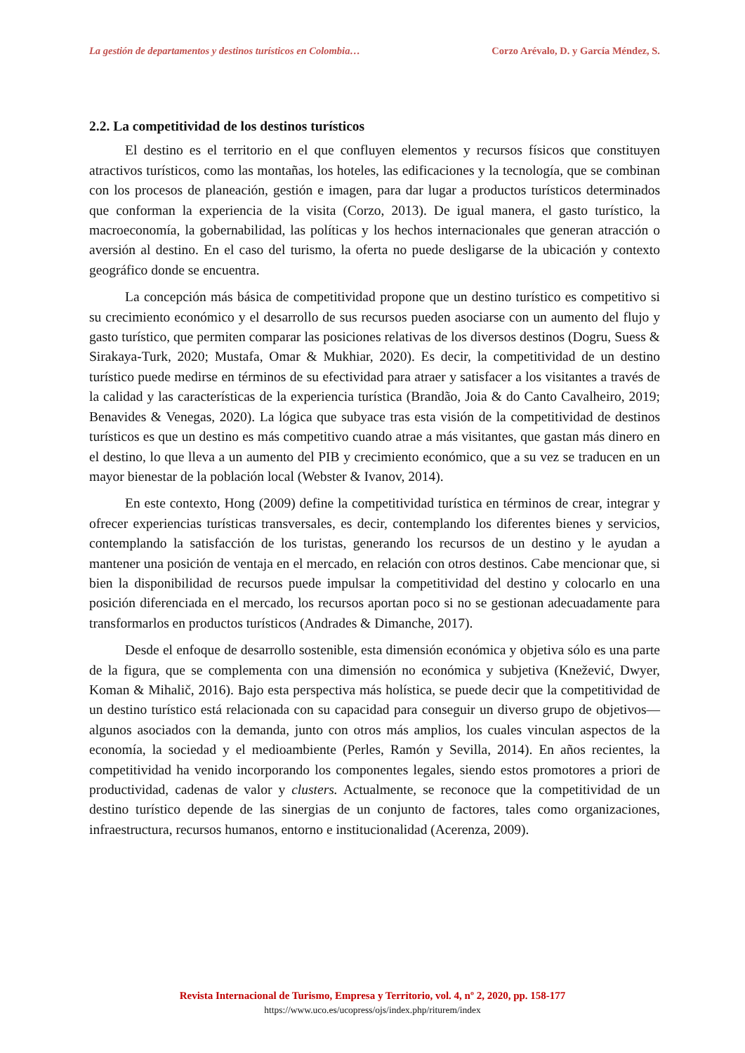La gestión de departamentos y destinos turísticos en Colombia… Corzo Arévalo, D. y García Méndez, S.
2.2. La competitividad de los destinos turísticos
El destino es el territorio en el que confluyen elementos y recursos físicos que constituyen atractivos turísticos, como las montañas, los hoteles, las edificaciones y la tecnología, que se combinan con los procesos de planeación, gestión e imagen, para dar lugar a productos turísticos determinados que conforman la experiencia de la visita (Corzo, 2013). De igual manera, el gasto turístico, la macroeconomía, la gobernabilidad, las políticas y los hechos internacionales que generan atracción o aversión al destino. En el caso del turismo, la oferta no puede desligarse de la ubicación y contexto geográfico donde se encuentra.
La concepción más básica de competitividad propone que un destino turístico es competitivo si su crecimiento económico y el desarrollo de sus recursos pueden asociarse con un aumento del flujo y gasto turístico, que permiten comparar las posiciones relativas de los diversos destinos (Dogru, Suess & Sirakaya-Turk, 2020; Mustafa, Omar & Mukhiar, 2020). Es decir, la competitividad de un destino turístico puede medirse en términos de su efectividad para atraer y satisfacer a los visitantes a través de la calidad y las características de la experiencia turística (Brandão, Joia & do Canto Cavalheiro, 2019; Benavides & Venegas, 2020). La lógica que subyace tras esta visión de la competitividad de destinos turísticos es que un destino es más competitivo cuando atrae a más visitantes, que gastan más dinero en el destino, lo que lleva a un aumento del PIB y crecimiento económico, que a su vez se traducen en un mayor bienestar de la población local (Webster & Ivanov, 2014).
En este contexto, Hong (2009) define la competitividad turística en términos de crear, integrar y ofrecer experiencias turísticas transversales, es decir, contemplando los diferentes bienes y servicios, contemplando la satisfacción de los turistas, generando los recursos de un destino y le ayudan a mantener una posición de ventaja en el mercado, en relación con otros destinos. Cabe mencionar que, si bien la disponibilidad de recursos puede impulsar la competitividad del destino y colocarlo en una posición diferenciada en el mercado, los recursos aportan poco si no se gestionan adecuadamente para transformarlos en productos turísticos (Andrades & Dimanche, 2017).
Desde el enfoque de desarrollo sostenible, esta dimensión económica y objetiva sólo es una parte de la figura, que se complementa con una dimensión no económica y subjetiva (Knežević, Dwyer, Koman & Mihalič, 2016). Bajo esta perspectiva más holística, se puede decir que la competitividad de un destino turístico está relacionada con su capacidad para conseguir un diverso grupo de objetivos—algunos asociados con la demanda, junto con otros más amplios, los cuales vinculan aspectos de la economía, la sociedad y el medioambiente (Perles, Ramón y Sevilla, 2014). En años recientes, la competitividad ha venido incorporando los componentes legales, siendo estos promotores a priori de productividad, cadenas de valor y clusters. Actualmente, se reconoce que la competitividad de un destino turístico depende de las sinergias de un conjunto de factores, tales como organizaciones, infraestructura, recursos humanos, entorno e institucionalidad (Acerenza, 2009).
Revista Internacional de Turismo, Empresa y Territorio, vol. 4, nº 2, 2020, pp. 158-177
https://www.uco.es/ucopress/ojs/index.php/riturem/index